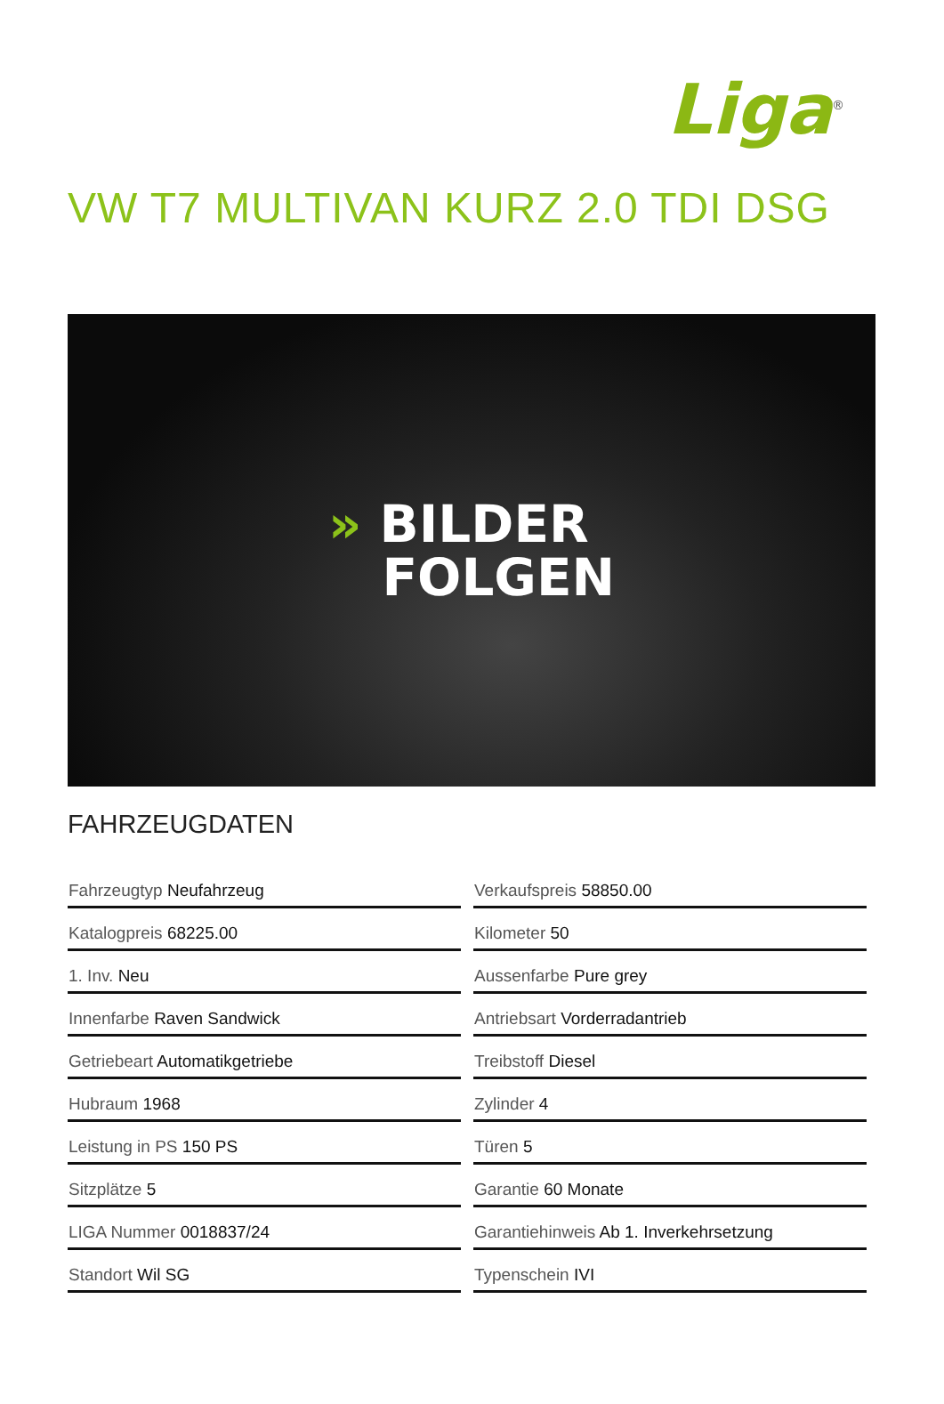Liga<sup>®</sup>
VW T7 MULTIVAN KURZ 2.0 TDI DSG
» BILDER
FOLGEN
FAHRZEUGDATEN
| Fahrzeugtyp Neufahrzeug |
| Katalogpreis 68225.00 |
| 1. Inv. Neu |
| Innenfarbe Raven Sandwick |
| Getriebeart Automatikgetriebe |
| Hubraum 1968 |
| Leistung in PS 150 PS |
| Sitzplätze 5 |
| LIGA Nummer 0018837/24 |
| Standort Wil SG |
| Verkaufspreis 58850.00 |
| Kilometer 50 |
| Aussenfarbe Pure grey |
| Antriebsart Vorderradantrieb |
| Treibstoff Diesel |
| Zylinder 4 |
| Türen 5 |
| Garantie 60 Monate |
| Garantiehinweis Ab 1. Inverkehrsetzung |
| Typenschein IVI |